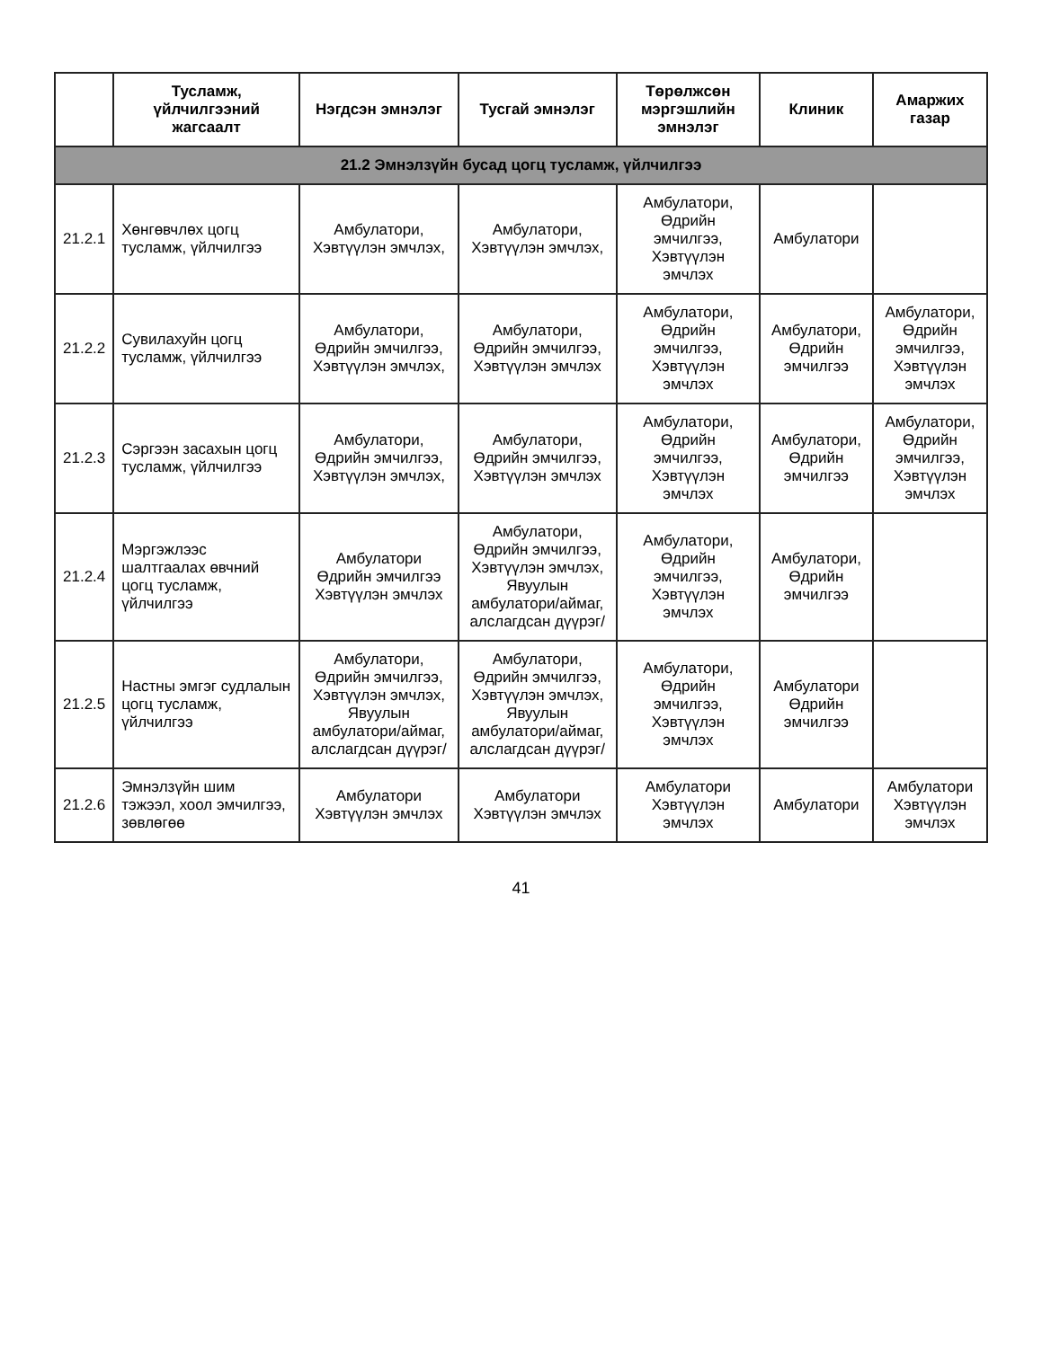| | Тусламж, үйлчилгээний жагсаалт | Нэгдсэн эмнэлэг | Тусгай эмнэлэг | Төрөлжсөн мэргэшлийн эмнэлэг | Клиник | Амаржих газар |
| --- | --- | --- | --- | --- | --- | --- |
| 21.2 Эмнэлзүйн бусад цогц тусламж, үйлчилгээ | | | | | | |
| 21.2.1 | Хөнгөвчлөх цогц тусламж, үйлчилгээ | Амбулатори, Хэвтүүлэн эмчлэх, | Амбулатори, Хэвтүүлэн эмчлэх, | Амбулатори, Өдрийн эмчилгээ, Хэвтүүлэн эмчлэх | Амбулатори | |
| 21.2.2 | Сувилахуйн цогц тусламж, үйлчилгээ | Амбулатори, Өдрийн эмчилгээ, Хэвтүүлэн эмчлэх, | Амбулатори, Өдрийн эмчилгээ, Хэвтүүлэн эмчлэх | Амбулатори, Өдрийн эмчилгээ, Хэвтүүлэн эмчлэх | Амбулатори, Өдрийн эмчилгээ | Амбулатори, Өдрийн эмчилгээ, Хэвтүүлэн эмчлэх |
| 21.2.3 | Сэргээн засахын цогц тусламж, үйлчилгээ | Амбулатори, Өдрийн эмчилгээ, Хэвтүүлэн эмчлэх, | Амбулатори, Өдрийн эмчилгээ, Хэвтүүлэн эмчлэх | Амбулатори, Өдрийн эмчилгээ, Хэвтүүлэн эмчлэх | Амбулатори, Өдрийн эмчилгээ | Амбулатори, Өдрийн эмчилгээ, Хэвтүүлэн эмчлэх |
| 21.2.4 | Мэргэжлээс шалтгаалах өвчний цогц тусламж, үйлчилгээ | Амбулатори Өдрийн эмчилгээ Хэвтүүлэн эмчлэх | Амбулатори, Өдрийн эмчилгээ, Хэвтүүлэн эмчлэх, Явуулын амбулатори/аймаг, алслагдсан дүүрэг/ | Амбулатори, Өдрийн эмчилгээ, Хэвтүүлэн эмчлэх | Амбулатори, Өдрийн эмчилгээ | |
| 21.2.5 | Настны эмгэг судлалын цогц тусламж, үйлчилгээ | Амбулатори, Өдрийн эмчилгээ, Хэвтүүлэн эмчлэх, Явуулын амбулатори/аймаг, алслагдсан дүүрэг/ | Амбулатори, Өдрийн эмчилгээ, Хэвтүүлэн эмчлэх, Явуулын амбулатори/аймаг, алслагдсан дүүрэг/ | Амбулатори, Өдрийн эмчилгээ, Хэвтүүлэн эмчлэх | Амбулатори Өдрийн эмчилгээ | |
| 21.2.6 | Эмнэлзүйн шим тэжээл, хоол эмчилгээ, зөвлөгөө | Амбулатори Хэвтүүлэн эмчлэх | Амбулатори Хэвтүүлэн эмчлэх | Амбулатори Хэвтүүлэн эмчлэх | Амбулатори | Амбулатори Хэвтүүлэн эмчлэх |
41